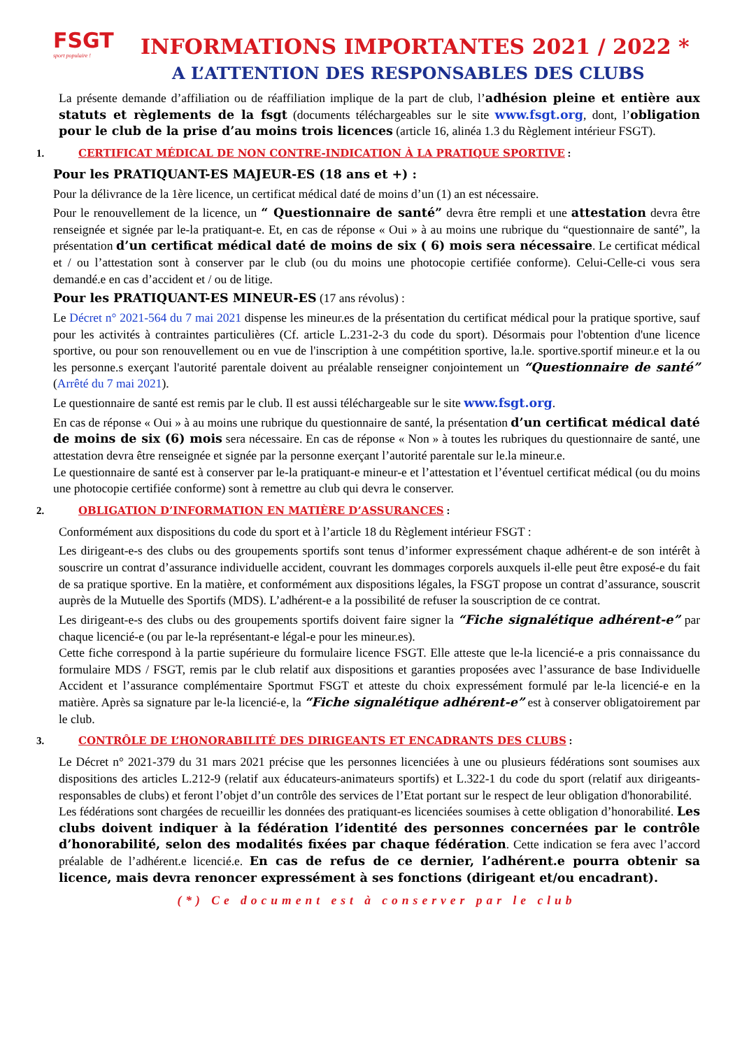FSGT
sport populaire !
INFORMATIONS IMPORTANTES 2021 / 2022 *
A L’ATTENTION DES RESPONSABLES DES CLUBS
La présente demande d’affiliation ou de réaffiliation implique de la part de club, l’adhésion pleine et entière aux statuts et règlements de la fsgt (documents téléchargeables sur le site www.fsgt.org, dont, l’obligation pour le club de la prise d’au moins trois licences (article 16, alinéa 1.3 du Règlement intérieur FSGT).
1. CERTIFICAT MÉDICAL DE NON CONTRE-INDICATION À LA PRATIQUE SPORTIVE :
Pour les PRATIQUANT-ES MAJEUR-ES (18 ans et +) :
Pour la délivrance de la 1ère licence, un certificat médical daté de moins d’un (1) an est nécessaire.
Pour le renouvellement de la licence, un “ Questionnaire de santé” devra être rempli et une attestation devra être renseignée et signée par le-la pratiquant-e. Et, en cas de réponse « Oui » à au moins une rubrique du “questionnaire de santé”, la présentation d’un certificat médical daté de moins de six ( 6) mois sera nécessaire. Le certificat médical et / ou l’attestation sont à conserver par le club (ou du moins une photocopie certifiée conforme). Celui-Celle-ci vous sera demandé.e en cas d’accident et / ou de litige.
Pour les PRATIQUANT-ES MINEUR-ES (17 ans révolus) :
Le Décret n° 2021-564 du 7 mai 2021 dispense les mineur.es de la présentation du certificat médical pour la pratique sportive, sauf pour les activités à contraintes particulières (Cf. article L.231-2-3 du code du sport). Désormais pour l'obtention d'une licence sportive, ou pour son renouvellement ou en vue de l'inscription à une compétition sportive, la.le. sportive.sportif mineur.e et la ou les personne.s exerçant l'autorité parentale doivent au préalable renseigner conjointement un “Questionnaire de santé” (Arrêté du 7 mai 2021).
Le questionnaire de santé est remis par le club. Il est aussi téléchargeable sur le site www.fsgt.org.
En cas de réponse « Oui » à au moins une rubrique du questionnaire de santé, la présentation d’un certificat médical daté de moins de six (6) mois sera nécessaire. En cas de réponse « Non » à toutes les rubriques du questionnaire de santé, une attestation devra être renseignée et signée par la personne exerçant l’autorité parentale sur le.la mineur.e.
Le questionnaire de santé est à conserver par le-la pratiquant-e mineur-e et l’attestation et l’éventuel certificat médical (ou du moins une photocopie certifiée conforme) sont à remettre au club qui devra le conserver.
2. OBLIGATION D’INFORMATION EN MATIÈRE D’ASSURANCES :
Conformément aux dispositions du code du sport et à l’article 18 du Règlement intérieur FSGT :
Les dirigeant-e-s des clubs ou des groupements sportifs sont tenus d’informer expressément chaque adhérent-e de son intérêt à souscrire un contrat d’assurance individuelle accident, couvrant les dommages corporels auxquels il-elle peut être exposé-e du fait de sa pratique sportive. En la matière, et conformément aux dispositions légales, la FSGT propose un contrat d’assurance, souscrit auprès de la Mutuelle des Sportifs (MDS). L’adhérent-e a la possibilité de refuser la souscription de ce contrat.
Les dirigeant-e-s des clubs ou des groupements sportifs doivent faire signer la “Fiche signalétique adhérent-e” par chaque licencié-e (ou par le-la représentant-e légal-e pour les mineur.es).
Cette fiche correspond à la partie supérieure du formulaire licence FSGT. Elle atteste que le-la licencié-e a pris connaissance du formulaire MDS / FSGT, remis par le club relatif aux dispositions et garanties proposées avec l’assurance de base Individuelle Accident et l’assurance complémentaire Sportmut FSGT et atteste du choix expressément formulé par le-la licencié-e en la matière. Après sa signature par le-la licencié-e, la “Fiche signalétique adhérent-e” est à conserver obligatoirement par le club.
3. CONTRÔLE DE L’HONORABILITÉ DES DIRIGEANTS ET ENCADRANTS DES CLUBS :
Le Décret n° 2021-379 du 31 mars 2021 précise que les personnes licenciées à une ou plusieurs fédérations sont soumises aux dispositions des articles L.212-9 (relatif aux éducateurs-animateurs sportifs) et L.322-1 du code du sport (relatif aux dirigeants-responsables de clubs) et feront l’objet d’un contrôle des services de l’Etat portant sur le respect de leur obligation d'honorabilité.
Les fédérations sont chargées de recueillir les données des pratiquant-es licenciées soumises à cette obligation d’honorabilité. Les clubs doivent indiquer à la fédération l’identité des personnes concernées par le contrôle d’honorabilité, selon des modalités fixées par chaque fédération. Cette indication se fera avec l’accord préalable de l’adhérent.e licencié.e. En cas de refus de ce dernier, l’adhérent.e pourra obtenir sa licence, mais devra renoncer expressément à ses fonctions (dirigeant et/ou encadrant).
(*) Ce document est à conserver par le club